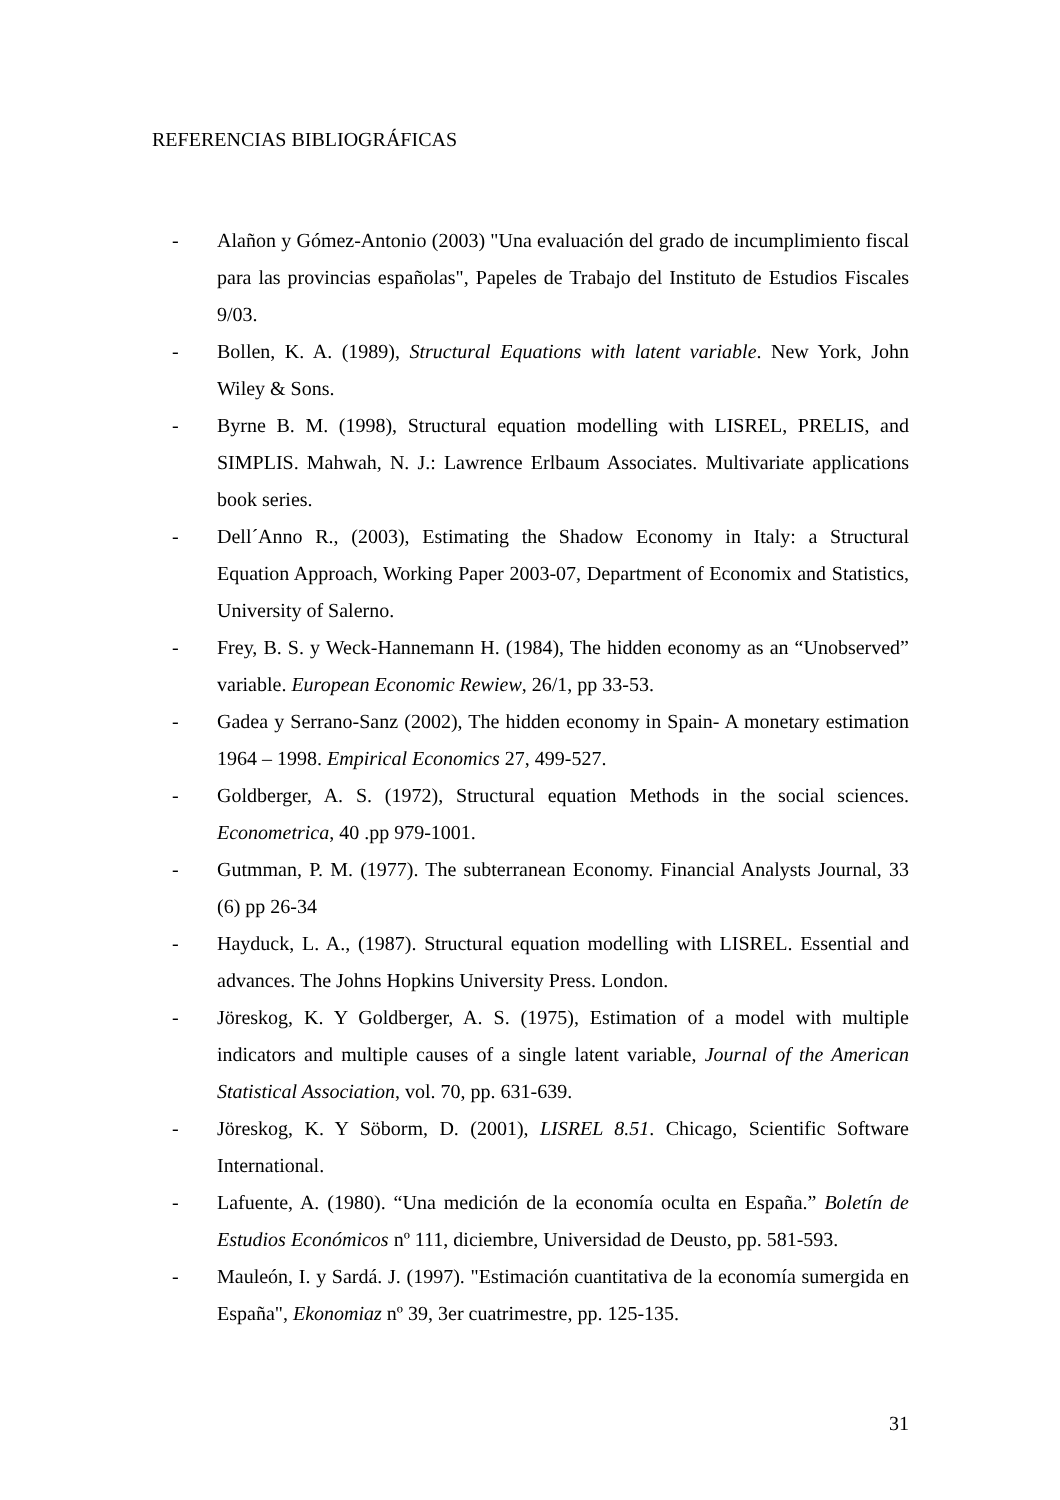REFERENCIAS BIBLIOGRÁFICAS
- Alañon y Gómez-Antonio (2003) "Una evaluación del grado de incumplimiento fiscal para las provincias españolas", Papeles de Trabajo del Instituto de Estudios Fiscales 9/03.
- Bollen, K. A. (1989), Structural Equations with latent variable. New York, John Wiley & Sons.
- Byrne B. M. (1998), Structural equation modelling with LISREL, PRELIS, and SIMPLIS. Mahwah, N. J.: Lawrence Erlbaum Associates. Multivariate applications book series.
- Dell´Anno R., (2003), Estimating the Shadow Economy in Italy: a Structural Equation Approach, Working Paper 2003-07, Department of Economix and Statistics, University of Salerno.
- Frey, B. S. y Weck-Hannemann H. (1984), The hidden economy as an “Unobserved” variable. European Economic Rewiew, 26/1, pp 33-53.
- Gadea y Serrano-Sanz (2002), The hidden economy in Spain- A monetary estimation 1964 – 1998. Empirical Economics 27, 499-527.
- Goldberger, A. S. (1972), Structural equation Methods in the social sciences. Econometrica, 40 .pp 979-1001.
- Gutmman, P. M. (1977). The subterranean Economy. Financial Analysts Journal, 33 (6) pp 26-34
- Hayduck, L. A., (1987). Structural equation modelling with LISREL. Essential and advances. The Johns Hopkins University Press. London.
- Jöreskog, K. Y Goldberger, A. S. (1975), Estimation of a model with multiple indicators and multiple causes of a single latent variable, Journal of the American Statistical Association, vol. 70, pp. 631-639.
- Jöreskog, K. Y Söborm, D. (2001), LISREL 8.51. Chicago, Scientific Software International.
- Lafuente, A. (1980). “Una medición de la economía oculta en España.” Boletín de Estudios Económicos nº 111, diciembre, Universidad de Deusto, pp. 581-593.
- Mauleón, I. y Sardá. J. (1997). "Estimación cuantitativa de la economía sumergida en España", Ekonomiaz nº 39, 3er cuatrimestre, pp. 125-135.
31